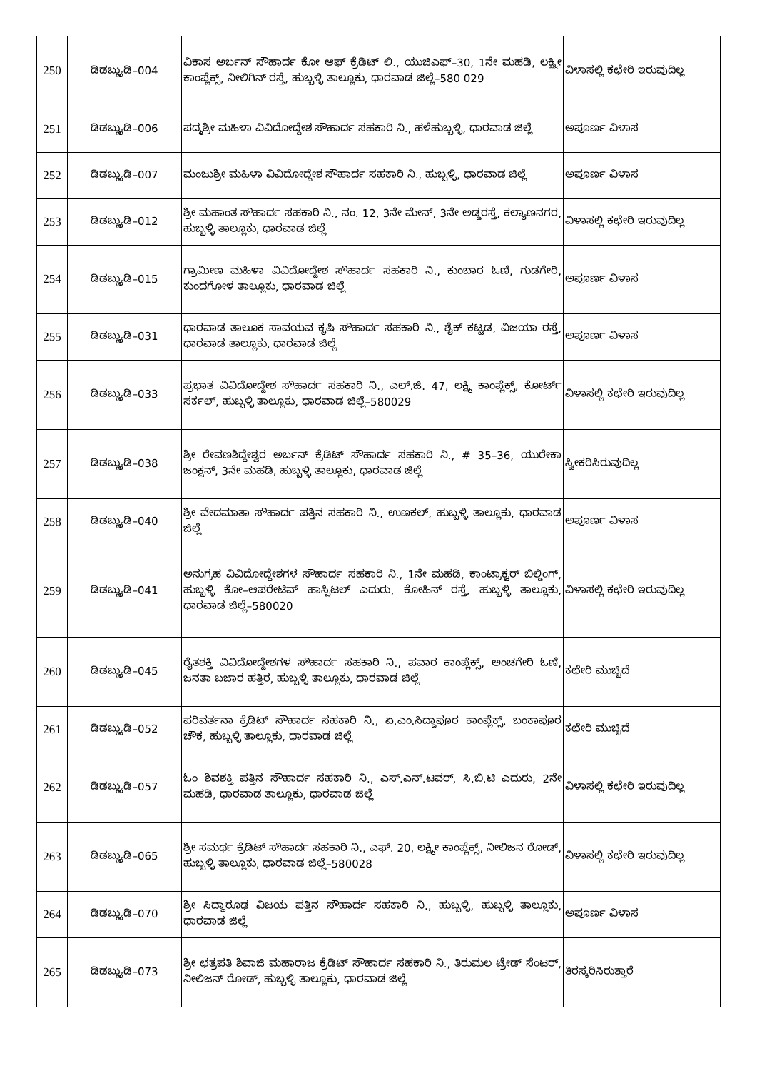| 250 | ಡಿಡಬ್ಲ್ಯುಡಿ–004 | ವಿಕಾಸ ಅರ್ಬನ್ ಸೌಹಾರ್ದ ಕೋ ಆಫ್ ಕ್ರೆಡಿಟ್ ಲಿ., ಯುಜಿಎಫ್–30, 1ನೇ ಮಹಡಿ, ಲಕ್ಷ್ಮೀ ಕಾಂಪ್ಲೆಕ್ಸ್, ನೀಲಿಗಿನ್ ರಸ್ತೆ, ಹುಬ್ಬಳ್ಳಿ ತಾಲ್ಲೂಕು, ಧಾರವಾಡ ಜಿಲ್ಲೆ–580 029 | ವಿಳಾಸಲ್ಲಿ ಕಛೇರಿ ಇರುವುದಿಲ್ಲ |
| 251 | ಡಿಡಬ್ಲ್ಯುಡಿ–006 | ಪದ್ಮಶ್ರೀ ಮಹಿಳಾ ವಿವಿದೋದ್ದೇಶ ಸೌಹಾರ್ದ ಸಹಕಾರಿ ನಿ., ಹಳೆಹುಬ್ಬಳ್ಳಿ, ಧಾರವಾಡ ಜಿಲ್ಲೆ | ಅಪೂರ್ಣ ವಿಳಾಸ |
| 252 | ಡಿಡಬ್ಲ್ಯುಡಿ–007 | ಮಂಜುಶ್ರೀ ಮಹಿಳಾ ವಿವಿದೋದ್ದೇಶ ಸೌಹಾರ್ದ ಸಹಕಾರಿ ನಿ., ಹುಬ್ಬಳ್ಳಿ, ಧಾರವಾಡ ಜಿಲ್ಲೆ | ಅಪೂರ್ಣ ವಿಳಾಸ |
| 253 | ಡಿಡಬ್ಲ್ಯುಡಿ–012 | ಶ್ರೀ ಮಹಾಂತ ಸೌಹಾರ್ದ ಸಹಕಾರಿ ನಿ., ನಂ. 12, 3ನೇ ಮೇನ್, 3ನೇ ಅಡ್ಡರಸ್ತೆ, ಕಲ್ಯಾಣನಗರ, ಹುಬ್ಬಳ್ಳಿ ತಾಲ್ಲೂಕು, ಧಾರವಾಡ ಜಿಲ್ಲೆ | ವಿಳಾಸಲ್ಲಿ ಕಛೇರಿ ಇರುವುದಿಲ್ಲ |
| 254 | ಡಿಡಬ್ಲ್ಯುಡಿ–015 | ಗ್ರಾಮೀಣ ಮಹಿಳಾ ವಿವಿದೋದ್ದೇಶ ಸೌಹಾರ್ದ ಸಹಕಾರಿ ನಿ., ಕುಂಬಾರ ಓಣಿ, ಗುಡಗೇರಿ, ಕುಂದಗೋಳ ತಾಲ್ಲೂಕು, ಧಾರವಾಡ ಜಿಲ್ಲೆ | ಅಪೂರ್ಣ ವಿಳಾಸ |
| 255 | ಡಿಡಬ್ಲ್ಯುಡಿ–031 | ಧಾರವಾಡ ತಾಲೂಕ ಸಾವಯವ ಕೃಷಿ ಸೌಹಾರ್ದ ಸಹಕಾರಿ ನಿ., ಶೈಕ್ ಕಟ್ಟಡ, ವಿಜಯಾ ರಸ್ತೆ, ಧಾರವಾಡ ತಾಲ್ಲೂಕು, ಧಾರವಾಡ ಜಿಲ್ಲೆ | ಅಪೂರ್ಣ ವಿಳಾಸ |
| 256 | ಡಿಡಬ್ಲ್ಯುಡಿ–033 | ಪ್ರಭಾತ ವಿವಿದೋದ್ದೇಶ ಸೌಹಾರ್ದ ಸಹಕಾರಿ ನಿ., ಎಲ್.ಜಿ. 47, ಲಕ್ಷ್ಮಿ ಕಾಂಪ್ಲೆಕ್ಸ್, ಕೋರ್ಟ್ ಸರ್ಕಲ್, ಹುಬ್ಬಳ್ಳಿ ತಾಲ್ಲೂಕು, ಧಾರವಾಡ ಜಿಲ್ಲೆ–580029 | ವಿಳಾಸಲ್ಲಿ ಕಛೇರಿ ಇರುವುದಿಲ್ಲ |
| 257 | ಡಿಡಬ್ಲ್ಯುಡಿ–038 | ಶ್ರೀ ರೇವಣಶಿದ್ದೇಶ್ವರ ಅರ್ಬನ್ ಕ್ರೆಡಿಟ್ ಸೌಹಾರ್ದ ಸಹಕಾರಿ ನಿ., # 35–36, ಯುರೇಕಾ ಜಂಕ್ಷನ್, 3ನೇ ಮಹಡಿ, ಹುಬ್ಬಳ್ಳಿ ತಾಲ್ಲೂಕು, ಧಾರವಾಡ ಜಿಲ್ಲೆ | ಸ್ವೀಕರಿಸಿರುವುದಿಲ್ಲ |
| 258 | ಡಿಡಬ್ಲ್ಯುಡಿ–040 | ಶ್ರೀ ವೇದಮಾತಾ ಸೌಹಾರ್ದ ಪತ್ತಿನ ಸಹಕಾರಿ ನಿ., ಉಣಕಲ್, ಹುಬ್ಬಳ್ಳಿ ತಾಲ್ಲೂಕು, ಧಾರವಾಡ ಜಿಲ್ಲೆ | ಅಪೂರ್ಣ ವಿಳಾಸ |
| 259 | ಡಿಡಬ್ಲ್ಯುಡಿ–041 | ಅನುಗ್ರಹ ವಿವಿದೋದ್ದೇಶಗಳ ಸೌಹಾರ್ದ ಸಹಕಾರಿ ನಿ., 1ನೇ ಮಹಡಿ, ಕಾಂಟ್ರಾಕ್ಟರ್ ಬಿಲ್ಡಿಂಗ್, ಹುಬ್ಬಳ್ಳಿ ಕೋ–ಆಪರೇಟಿವ್ ಹಾಸ್ಪಿಟಲ್ ಎದುರು, ಕೋಹಿನ್ ರಸ್ತೆ, ಹುಬ್ಬಳ್ಳಿ ತಾಲ್ಲೂಕು, ಧಾರವಾಡ ಜಿಲ್ಲೆ–580020 | ವಿಳಾಸಲ್ಲಿ ಕಛೇರಿ ಇರುವುದಿಲ್ಲ |
| 260 | ಡಿಡಬ್ಲ್ಯುಡಿ–045 | ರೈತಶಕ್ತಿ ವಿವಿದೋದ್ದೇಶಗಳ ಸೌಹಾರ್ದ ಸಹಕಾರಿ ನಿ., ಪವಾರ ಕಾಂಪ್ಲೆಕ್ಸ್, ಅಂಚಗೇರಿ ಓಣಿ, ಜನತಾ ಬಜಾರ ಹತ್ತಿರ, ಹುಬ್ಬಳ್ಳಿ ತಾಲ್ಲೂಕು, ಧಾರವಾಡ ಜಿಲ್ಲೆ | ಕಛೇರಿ ಮುಚ್ಚಿದೆ |
| 261 | ಡಿಡಬ್ಲ್ಯುಡಿ–052 | ಪರಿವರ್ತನಾ ಕ್ರೆಡಿಟ್ ಸೌಹಾರ್ದ ಸಹಕಾರಿ ನಿ., ಏ.ಎಂ.ಸಿದ್ದಾಪೂರ ಕಾಂಪ್ಲೆಕ್ಸ್, ಬಂಕಾಪೂರ ಚೌಕ, ಹುಬ್ಬಳ್ಳಿ ತಾಲ್ಲೂಕು, ಧಾರವಾಡ ಜಿಲ್ಲೆ | ಕಛೇರಿ ಮುಚ್ಚಿದೆ |
| 262 | ಡಿಡಬ್ಲ್ಯುಡಿ–057 | ಓಂ ಶಿವಶಕ್ತಿ ಪತ್ತಿನ ಸೌಹಾರ್ದ ಸಹಕಾರಿ ನಿ., ಎಸ್.ಎನ್.ಟವರ್, ಸಿ.ಬಿ.ಟಿ ಎದುರು, 2ನೇ ಮಹಡಿ, ಧಾರವಾಡ ತಾಲ್ಲೂಕು, ಧಾರವಾಡ ಜಿಲ್ಲೆ | ವಿಳಾಸಲ್ಲಿ ಕಛೇರಿ ಇರುವುದಿಲ್ಲ |
| 263 | ಡಿಡಬ್ಲ್ಯುಡಿ–065 | ಶ್ರೀ ಸಮರ್ಥ ಕ್ರೆಡಿಟ್ ಸೌಹಾರ್ದ ಸಹಕಾರಿ ನಿ., ಎಫ್. 20, ಲಕ್ಷ್ಮೀ ಕಾಂಪ್ಲೆಕ್ಸ್, ನೀಲಿಜನ ರೋಡ್, ಹುಬ್ಬಳ್ಳಿ ತಾಲ್ಲೂಕು, ಧಾರವಾಡ ಜಿಲ್ಲೆ–580028 | ವಿಳಾಸಲ್ಲಿ ಕಛೇರಿ ಇರುವುದಿಲ್ಲ |
| 264 | ಡಿಡಬ್ಲ್ಯುಡಿ–070 | ಶ್ರೀ ಸಿದ್ಧಾರೂಢ ವಿಜಯ ಪತ್ತಿನ ಸೌಹಾರ್ದ ಸಹಕಾರಿ ನಿ., ಹುಬ್ಬಳ್ಳಿ, ಹುಬ್ಬಳ್ಳಿ ತಾಲ್ಲೂಕು, ಧಾರವಾಡ ಜಿಲ್ಲೆ | ಅಪೂರ್ಣ ವಿಳಾಸ |
| 265 | ಡಿಡಬ್ಲ್ಯುಡಿ–073 | ಶ್ರೀ ಛತ್ರಪತಿ ಶಿವಾಜಿ ಮಹಾರಾಜ ಕ್ರೆಡಿಟ್ ಸೌಹಾರ್ದ ಸಹಕಾರಿ ನಿ., ತಿರುಮಲ ಟ್ರೇಡ್ ಸೆಂಟರ್, ನೀಲಿಜನ್ ರೋಡ್, ಹುಬ್ಬಳ್ಳಿ ತಾಲ್ಲೂಕು, ಧಾರವಾಡ ಜಿಲ್ಲೆ | ತಿರಸ್ಕರಿಸಿರುತ್ತಾರೆ |